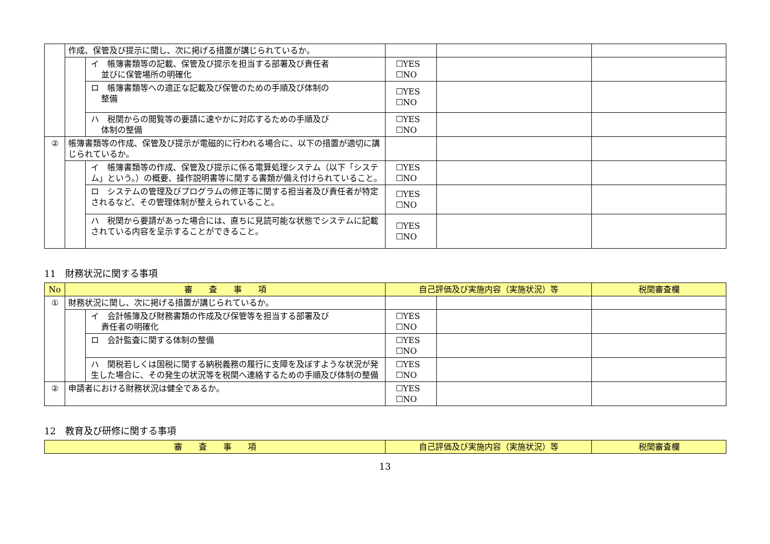| | 作成、保管及び提示に関し、次に掲げる措置が講じられているか。 | | | | |
| | | イ 帳簿書類等の記載、保管及び提示を担当する部署及び責任者 並びに保管場所の明確化 | ☐YES ☐NO | | |
| | | ロ 帳簿書類等への適正な記載及び保管のための手順及び体制の 整備 | ☐YES ☐NO | | |
| | | ハ 税関からの閲覧等の要請に速やかに対応するための手順及び 体制の整備 | ☐YES ☐NO | | |
| ② | 帳簿書類等の作成、保管及び提示が電磁的に行われる場合に、以下の措置が適切に講じられているか。 | | | | |
| | | イ 帳簿書類等の作成、保管及び提示に係る電算処理システム（以下「システム」という。）の概要、操作説明書等に関する書類が備え付けられていること。 | ☐YES ☐NO | | |
| | | ロ システムの管理及びプログラムの修正等に関する担当者及び責任者が特定されるなど、その管理体制が整えられていること。 | ☐YES ☐NO | | |
| | | ハ 税関から要請があった場合には、直ちに見読可能な状態でシステムに記載されている内容を呈示することができること。 | ☐YES ☐NO | | |
11　財務状況に関する事項
| No | 審 査 事 項 | | 自己評価及び実施内容（実施状況）等 | | 税関審査欄 |
| --- | --- | --- | --- | --- | --- |
| ① | 財務状況に関し、次に掲げる措置が講じられているか。 | | | | |
| | | イ 会計帳簿及び財務書類の作成及び保管等を担当する部署及び 責任者の明確化 | ☐YES ☐NO | | |
| | | ロ 会計監査に関する体制の整備 | ☐YES ☐NO | | |
| | | ハ 関税若しくは国税に関する納税義務の履行に支障を及ぼすような状況が発生した場合に、その発生の状況等を税関へ連絡するための手順及び体制の整備 | ☐YES ☐NO | | |
| ② | 申請者における財務状況は健全であるか。 | | ☐YES ☐NO | | |
12　教育及び研修に関する事項
| 審 査 事 項 | 自己評価及び実施内容（実施状況）等 | 税関審査欄 |
| --- | --- | --- |
13